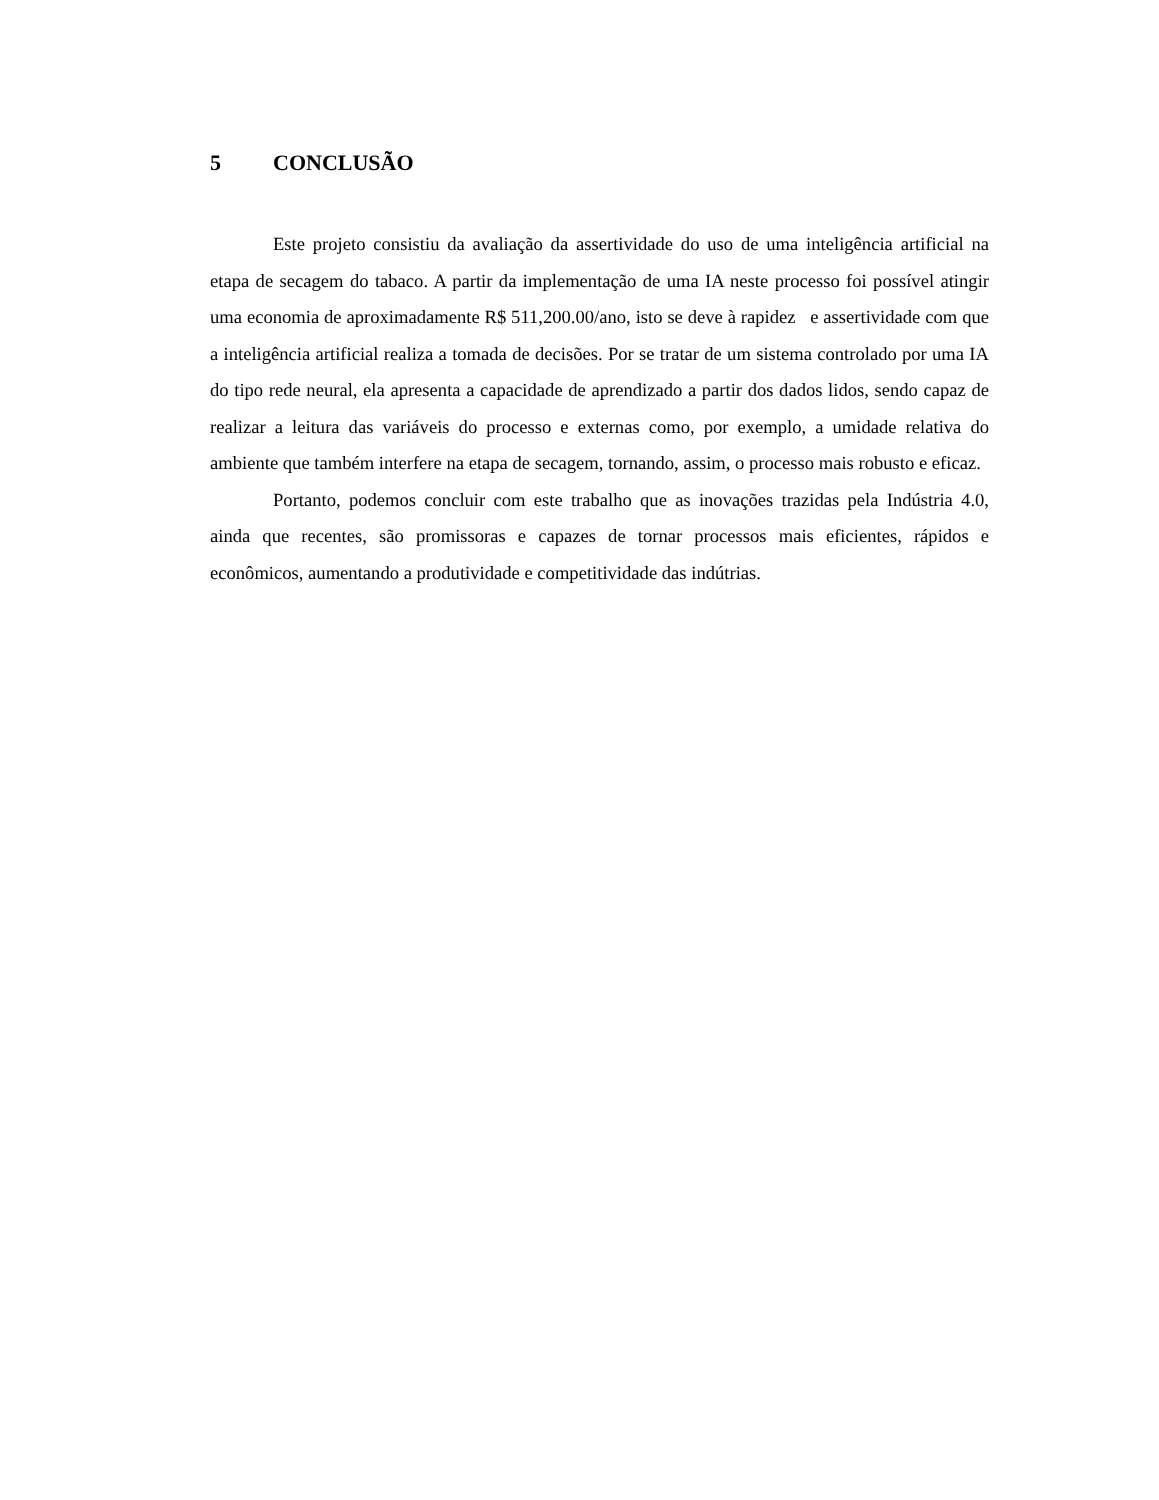5 CONCLUSÃO
Este projeto consistiu da avaliação da assertividade do uso de uma inteligência artificial na etapa de secagem do tabaco. A partir da implementação de uma IA neste processo foi possível atingir uma economia de aproximadamente R$ 511,200.00/ano, isto se deve à rapidez e assertividade com que a inteligência artificial realiza a tomada de decisões. Por se tratar de um sistema controlado por uma IA do tipo rede neural, ela apresenta a capacidade de aprendizado a partir dos dados lidos, sendo capaz de realizar a leitura das variáveis do processo e externas como, por exemplo, a umidade relativa do ambiente que também interfere na etapa de secagem, tornando, assim, o processo mais robusto e eficaz.
Portanto, podemos concluir com este trabalho que as inovações trazidas pela Indústria 4.0, ainda que recentes, são promissoras e capazes de tornar processos mais eficientes, rápidos e econômicos, aumentando a produtividade e competitividade das indútrias.